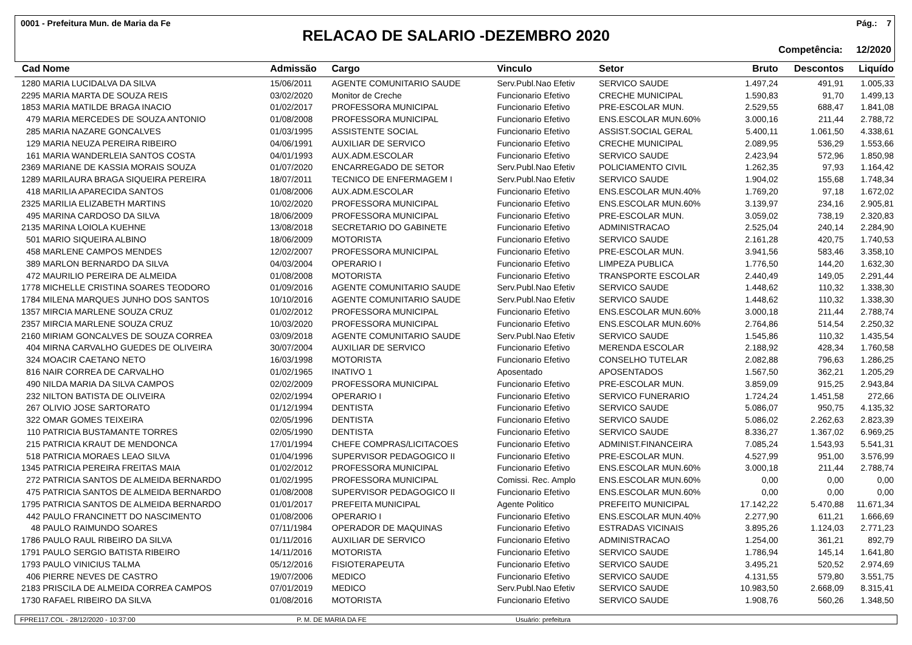0001 - Prefeitura Mun. de Maria da Fe Pág.: 7
RELACAO DE SALARIO -DEZEMBRO 2020
Competência: 12/2020
| Cad | Nome | Admissão | Cargo | Vinculo | Setor | Bruto | Descontos | Liquído |
| --- | --- | --- | --- | --- | --- | --- | --- | --- |
| 1280 | MARIA LUCIDALVA DA SILVA | 15/06/2011 | AGENTE COMUNITARIO SAUDE | Serv.Publ.Nao Efetiv | SERVICO SAUDE | 1.497,24 | 491,91 | 1.005,33 |
| 2295 | MARIA MARTA DE SOUZA REIS | 03/02/2020 | Monitor de Creche | Funcionario Efetivo | CRECHE MUNICIPAL | 1.590,83 | 91,70 | 1.499,13 |
| 1853 | MARIA MATILDE BRAGA INACIO | 01/02/2017 | PROFESSORA MUNICIPAL | Funcionario Efetivo | PRE-ESCOLAR MUN. | 2.529,55 | 688,47 | 1.841,08 |
| 479 | MARIA MERCEDES DE SOUZA ANTONIO | 01/08/2008 | PROFESSORA MUNICIPAL | Funcionario Efetivo | ENS.ESCOLAR MUN.60% | 3.000,16 | 211,44 | 2.788,72 |
| 285 | MARIA NAZARE GONCALVES | 01/03/1995 | ASSISTENTE SOCIAL | Funcionario Efetivo | ASSIST.SOCIAL GERAL | 5.400,11 | 1.061,50 | 4.338,61 |
| 129 | MARIA NEUZA PEREIRA RIBEIRO | 04/06/1991 | AUXILIAR DE SERVICO | Funcionario Efetivo | CRECHE MUNICIPAL | 2.089,95 | 536,29 | 1.553,66 |
| 161 | MARIA WANDERLEIA SANTOS COSTA | 04/01/1993 | AUX.ADM.ESCOLAR | Funcionario Efetivo | SERVICO SAUDE | 2.423,94 | 572,96 | 1.850,98 |
| 2369 | MARIANE DE KASSIA MORAIS SOUZA | 01/07/2020 | ENCARREGADO DE SETOR | Serv.Publ.Nao Efetiv | POLICIAMENTO CIVIL | 1.262,35 | 97,93 | 1.164,42 |
| 1289 | MARILAURA BRAGA SIQUEIRA PEREIRA | 18/07/2011 | TECNICO DE ENFERMAGEM I | Serv.Publ.Nao Efetiv | SERVICO SAUDE | 1.904,02 | 155,68 | 1.748,34 |
| 418 | MARILIA APARECIDA SANTOS | 01/08/2006 | AUX.ADM.ESCOLAR | Funcionario Efetivo | ENS.ESCOLAR MUN.40% | 1.769,20 | 97,18 | 1.672,02 |
| 2325 | MARILIA ELIZABETH MARTINS | 10/02/2020 | PROFESSORA MUNICIPAL | Funcionario Efetivo | ENS.ESCOLAR MUN.60% | 3.139,97 | 234,16 | 2.905,81 |
| 495 | MARINA CARDOSO DA SILVA | 18/06/2009 | PROFESSORA MUNICIPAL | Funcionario Efetivo | PRE-ESCOLAR MUN. | 3.059,02 | 738,19 | 2.320,83 |
| 2135 | MARINA LOIOLA KUEHNE | 13/08/2018 | SECRETARIO DO GABINETE | Funcionario Efetivo | ADMINISTRACAO | 2.525,04 | 240,14 | 2.284,90 |
| 501 | MARIO SIQUEIRA ALBINO | 18/06/2009 | MOTORISTA | Funcionario Efetivo | SERVICO SAUDE | 2.161,28 | 420,75 | 1.740,53 |
| 458 | MARLENE CAMPOS MENDES | 12/02/2007 | PROFESSORA MUNICIPAL | Funcionario Efetivo | PRE-ESCOLAR MUN. | 3.941,56 | 583,46 | 3.358,10 |
| 389 | MARLON BERNARDO DA SILVA | 04/03/2004 | OPERARIO I | Funcionario Efetivo | LIMPEZA PUBLICA | 1.776,50 | 144,20 | 1.632,30 |
| 472 | MAURILIO PEREIRA DE ALMEIDA | 01/08/2008 | MOTORISTA | Funcionario Efetivo | TRANSPORTE ESCOLAR | 2.440,49 | 149,05 | 2.291,44 |
| 1778 | MICHELLE CRISTINA SOARES TEODORO | 01/09/2016 | AGENTE COMUNITARIO SAUDE | Serv.Publ.Nao Efetiv | SERVICO SAUDE | 1.448,62 | 110,32 | 1.338,30 |
| 1784 | MILENA MARQUES JUNHO DOS SANTOS | 10/10/2016 | AGENTE COMUNITARIO SAUDE | Serv.Publ.Nao Efetiv | SERVICO SAUDE | 1.448,62 | 110,32 | 1.338,30 |
| 1357 | MIRCIA MARLENE SOUZA CRUZ | 01/02/2012 | PROFESSORA MUNICIPAL | Funcionario Efetivo | ENS.ESCOLAR MUN.60% | 3.000,18 | 211,44 | 2.788,74 |
| 2357 | MIRCIA MARLENE SOUZA CRUZ | 10/03/2020 | PROFESSORA MUNICIPAL | Funcionario Efetivo | ENS.ESCOLAR MUN.60% | 2.764,86 | 514,54 | 2.250,32 |
| 2160 | MIRIAM GONCALVES DE SOUZA CORREA | 03/09/2018 | AGENTE COMUNITARIO SAUDE | Serv.Publ.Nao Efetiv | SERVICO SAUDE | 1.545,86 | 110,32 | 1.435,54 |
| 404 | MIRNA CARVALHO GUEDES DE OLIVEIRA | 30/07/2004 | AUXILIAR DE SERVICO | Funcionario Efetivo | MERENDA ESCOLAR | 2.188,92 | 428,34 | 1.760,58 |
| 324 | MOACIR CAETANO NETO | 16/03/1998 | MOTORISTA | Funcionario Efetivo | CONSELHO TUTELAR | 2.082,88 | 796,63 | 1.286,25 |
| 816 | NAIR CORREA DE CARVALHO | 01/02/1965 | INATIVO 1 | Aposentado | APOSENTADOS | 1.567,50 | 362,21 | 1.205,29 |
| 490 | NILDA MARIA DA SILVA CAMPOS | 02/02/2009 | PROFESSORA MUNICIPAL | Funcionario Efetivo | PRE-ESCOLAR MUN. | 3.859,09 | 915,25 | 2.943,84 |
| 232 | NILTON BATISTA DE OLIVEIRA | 02/02/1994 | OPERARIO I | Funcionario Efetivo | SERVICO FUNERARIO | 1.724,24 | 1.451,58 | 272,66 |
| 267 | OLIVIO JOSE SARTORATO | 01/12/1994 | DENTISTA | Funcionario Efetivo | SERVICO SAUDE | 5.086,07 | 950,75 | 4.135,32 |
| 322 | OMAR GOMES TEIXEIRA | 02/05/1996 | DENTISTA | Funcionario Efetivo | SERVICO SAUDE | 5.086,02 | 2.262,63 | 2.823,39 |
| 110 | PATRICIA BUSTAMANTE TORRES | 02/05/1990 | DENTISTA | Funcionario Efetivo | SERVICO SAUDE | 8.336,27 | 1.367,02 | 6.969,25 |
| 215 | PATRICIA KRAUT DE MENDONCA | 17/01/1994 | CHEFE COMPRAS/LICITACOES | Funcionario Efetivo | ADMINIST.FINANCEIRA | 7.085,24 | 1.543,93 | 5.541,31 |
| 518 | PATRICIA MORAES LEAO SILVA | 01/04/1996 | SUPERVISOR PEDAGOGICO II | Funcionario Efetivo | PRE-ESCOLAR MUN. | 4.527,99 | 951,00 | 3.576,99 |
| 1345 | PATRICIA PEREIRA FREITAS MAIA | 01/02/2012 | PROFESSORA MUNICIPAL | Funcionario Efetivo | ENS.ESCOLAR MUN.60% | 3.000,18 | 211,44 | 2.788,74 |
| 272 | PATRICIA SANTOS DE ALMEIDA BERNARDO | 01/02/1995 | PROFESSORA MUNICIPAL | Comissi. Rec. Amplo | ENS.ESCOLAR MUN.60% | 0,00 | 0,00 | 0,00 |
| 475 | PATRICIA SANTOS DE ALMEIDA BERNARDO | 01/08/2008 | SUPERVISOR PEDAGOGICO II | Funcionario Efetivo | ENS.ESCOLAR MUN.60% | 0,00 | 0,00 | 0,00 |
| 1795 | PATRICIA SANTOS DE ALMEIDA BERNARDO | 01/01/2017 | PREFEITA MUNICIPAL | Agente Politico | PREFEITO MUNICIPAL | 17.142,22 | 5.470,88 | 11.671,34 |
| 442 | PAULO FRANCINETT DO NASCIMENTO | 01/08/2006 | OPERARIO I | Funcionario Efetivo | ENS.ESCOLAR MUN.40% | 2.277,90 | 611,21 | 1.666,69 |
| 48 | PAULO RAIMUNDO SOARES | 07/11/1984 | OPERADOR DE MAQUINAS | Funcionario Efetivo | ESTRADAS VICINAIS | 3.895,26 | 1.124,03 | 2.771,23 |
| 1786 | PAULO RAUL RIBEIRO DA SILVA | 01/11/2016 | AUXILIAR DE SERVICO | Funcionario Efetivo | ADMINISTRACAO | 1.254,00 | 361,21 | 892,79 |
| 1791 | PAULO SERGIO BATISTA RIBEIRO | 14/11/2016 | MOTORISTA | Funcionario Efetivo | SERVICO SAUDE | 1.786,94 | 145,14 | 1.641,80 |
| 1793 | PAULO VINICIUS TALMA | 05/12/2016 | FISIOTERAPEUTA | Funcionario Efetivo | SERVICO SAUDE | 3.495,21 | 520,52 | 2.974,69 |
| 406 | PIERRE NEVES DE CASTRO | 19/07/2006 | MEDICO | Funcionario Efetivo | SERVICO SAUDE | 4.131,55 | 579,80 | 3.551,75 |
| 2183 | PRISCILA DE ALMEIDA CORREA CAMPOS | 07/01/2019 | MEDICO | Serv.Publ.Nao Efetiv | SERVICO SAUDE | 10.983,50 | 2.668,09 | 8.315,41 |
| 1730 | RAFAEL RIBEIRO DA SILVA | 01/08/2016 | MOTORISTA | Funcionario Efetivo | SERVICO SAUDE | 1.908,76 | 560,26 | 1.348,50 |
FPRE117.COL - 28/12/2020 - 10:37:00 P. M. DE MARIA DA FE Usuário: prefeitura